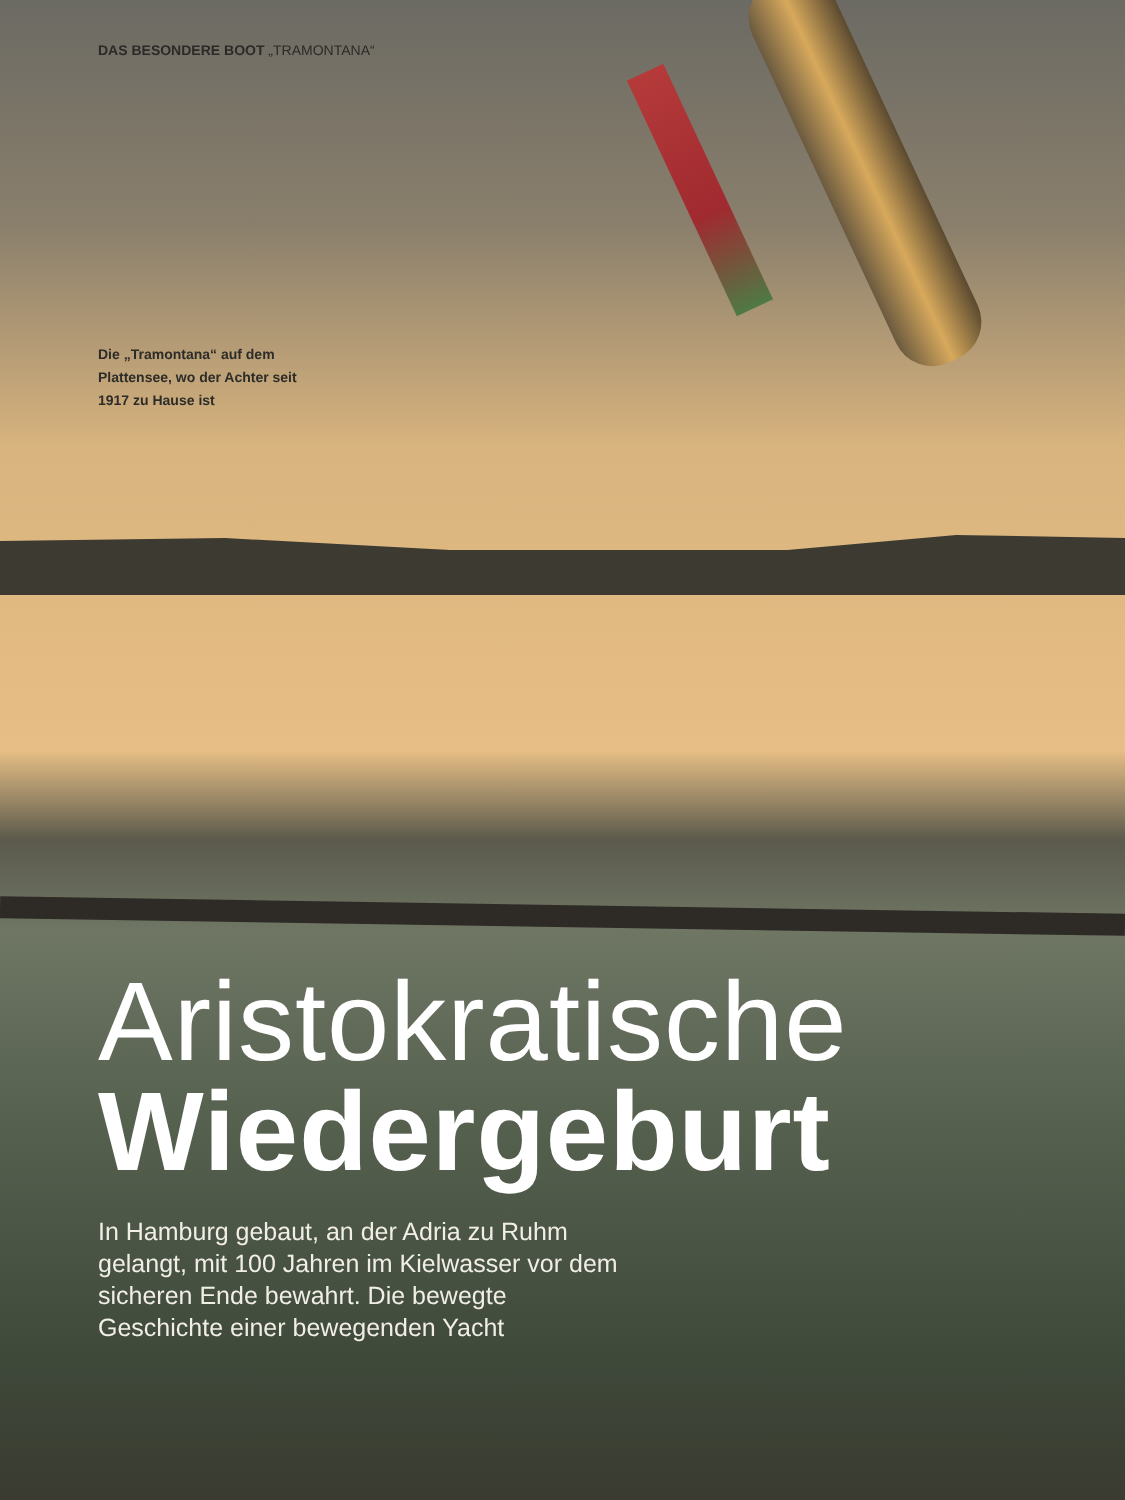DAS BESONDERE BOOT „TRAMONTANA“
Die „Tramontana“ auf dem Plattensee, wo der Achter seit 1917 zu Hause ist
Aristokratische
Wiedergeburt
In Hamburg gebaut, an der Adria zu Ruhm gelangt, mit 100 Jahren im Kielwasser vor dem sicheren Ende bewahrt. Die bewegte Geschichte einer bewegenden Yacht